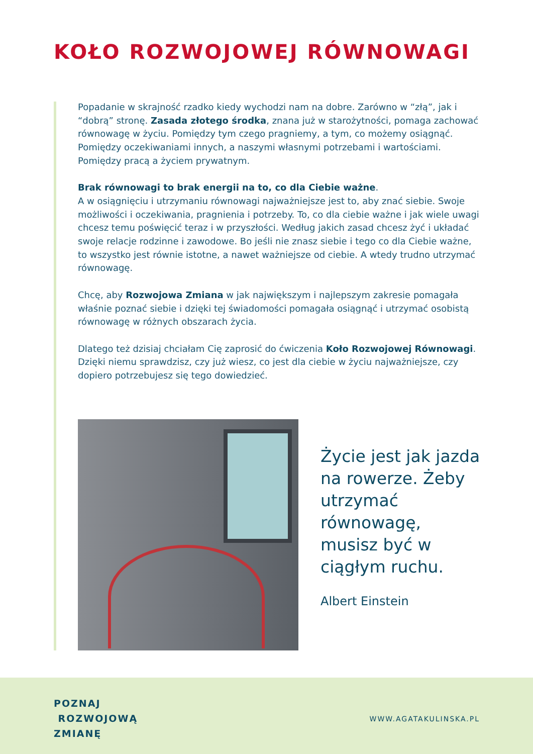KOŁO ROZWOJOWEJ RÓWNOWAGI
Popadanie w skrajność rzadko kiedy wychodzi nam na dobre. Zarówno w “złą”, jak i “dobrą” stronę. Zasada złotego środka, znana już w starożytności, pomaga zachować równowagę w życiu. Pomiędzy tym czego pragniemy, a tym, co możemy osiągnąć. Pomiędzy oczekiwaniami innych, a naszymi własnymi potrzebami i wartościami. Pomiędzy pracą a życiem prywatnym.
Brak równowagi to brak energii na to, co dla Ciebie ważne.
A w osiągnięciu i utrzymaniu równowagi najważniejsze jest to, aby znać siebie. Swoje możliwości i oczekiwania, pragnienia i potrzeby. To, co dla ciebie ważne i jak wiele uwagi chcesz temu poświęcić teraz i w przyszłości. Według jakich zasad chcesz żyć i układać swoje relacje rodzinne i zawodowe. Bo jeśli nie znasz siebie i tego co dla Ciebie ważne, to wszystko jest równie istotne, a nawet ważniejsze od ciebie. A wtedy trudno utrzymać równowagę.
Chcę, aby Rozwojowa Zmiana w jak największym i najlepszym zakresie pomagała właśnie poznać siebie i dzięki tej świadomości pomagała osiągnąć i utrzymać osobistą równowagę w różnych obszarach życia.
Dlatego też dzisiaj chciałam Cię zaprosić do ćwiczenia Koło Rozwojowej Równowagi. Dzięki niemu sprawdzisz, czy już wiesz, co jest dla ciebie w życiu najważniejsze, czy dopiero potrzebujesz się tego dowiedzieć.
Życie jest jak jazda na rowerze. Żeby utrzymać równowagę, musisz być w ciągłym ruchu.
Albert Einstein
POZNAJ
ROZWOJOWĄ
ZMIANĘ
WWW.AGATAKULINSKA.PL